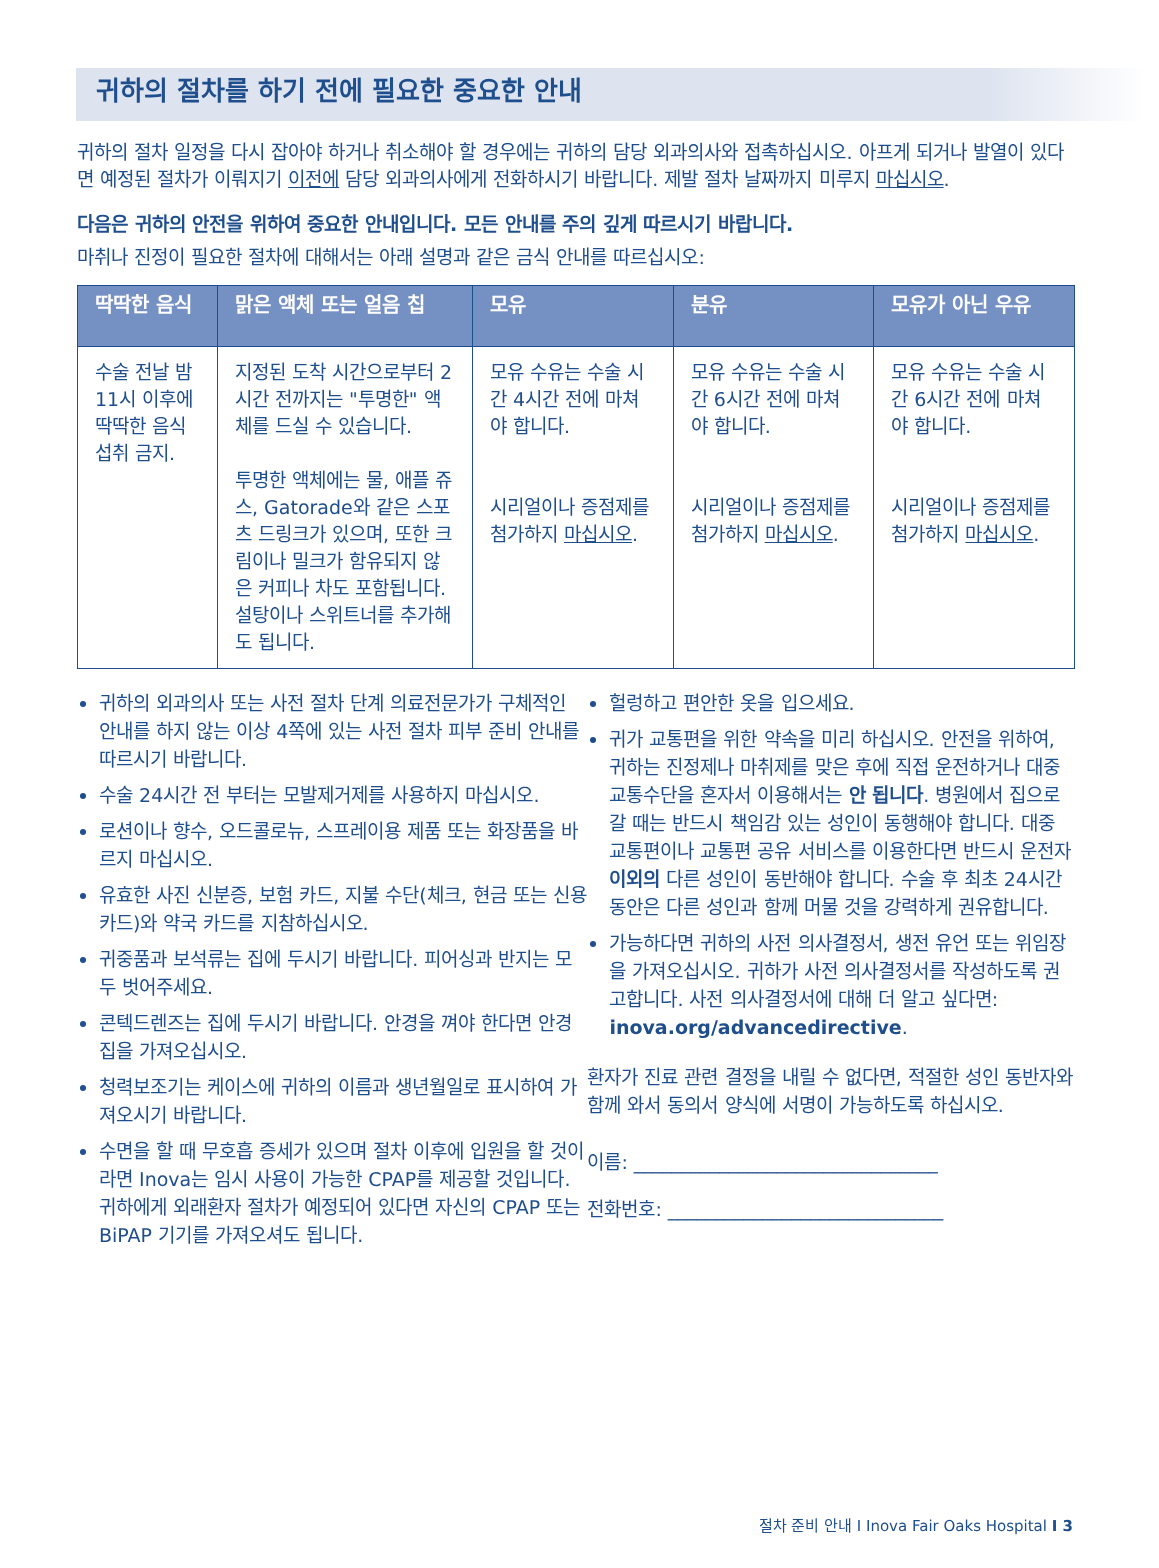귀하의 절차를 하기 전에 필요한 중요한 안내
귀하의 절차 일정을 다시 잡아야 하거나 취소해야 할 경우에는 귀하의 담당 외과의사와 접촉하십시오. 아프게 되거나 발열이 있다면 예정된 절차가 이뤄지기 이전에 담당 외과의사에게 전화하시기 바랍니다. 제발 절차 날짜까지 미루지 마십시오.
다음은 귀하의 안전을 위하여 중요한 안내입니다. 모든 안내를 주의 깊게 따르시기 바랍니다.
마취나 진정이 필요한 절차에 대해서는 아래 설명과 같은 금식 안내를 따르십시오:
| 딱딱한 음식 | 맑은 액체 또는 얼음 칩 | 모유 | 분유 | 모유가 아닌 우유 |
| --- | --- | --- | --- | --- |
| 수술 전날 밤 11시 이후에 딱딱한 음식 섭취 금지. | 지정된 도착 시간으로부터 2시간 전까지는 "투명한" 액체를 드실 수 있습니다. 투명한 액체에는 물, 애플 쥬스, Gatorade와 같은 스포츠 드링크가 있으며, 또한 크림이나 밀크가 함유되지 않은 커피나 차도 포함됩니다. 설탕이나 스위트너를 추가해도 됩니다. | 모유 수유는 수술 시간 4시간 전에 마쳐야 합니다. 시리얼이나 증점제를 첨가하지 마십시오 . | 모유 수유는 수술 시간 6시간 전에 마쳐야 합니다. 시리얼이나 증점제를 첨가하지 마십시오 . | 모유 수유는 수술 시간 6시간 전에 마쳐야 합니다. 시리얼이나 증점제를 첨가하지 마십시오 . |
귀하의 외과의사 또는 사전 절차 단계 의료전문가가 구체적인 안내를 하지 않는 이상 4쪽에 있는 사전 절차 피부 준비 안내를 따르시기 바랍니다.
수술 24시간 전 부터는 모발제거제를 사용하지 마십시오.
로션이나 향수, 오드콜로뉴, 스프레이용 제품 또는 화장품을 바르지 마십시오.
유효한 사진 신분증, 보험 카드, 지불 수단(체크, 현금 또는 신용카드)와 약국 카드를 지참하십시오.
귀중품과 보석류는 집에 두시기 바랍니다. 피어싱과 반지는 모두 벗어주세요.
콘텍드렌즈는 집에 두시기 바랍니다. 안경을 껴야 한다면 안경집을 가져오십시오.
청력보조기는 케이스에 귀하의 이름과 생년월일로 표시하여 가져오시기 바랍니다.
수면을 할 때 무호흡 증세가 있으며 절차 이후에 입원을 할 것이라면 Inova는 임시 사용이 가능한 CPAP를 제공할 것입니다. 귀하에게 외래환자 절차가 예정되어 있다면 자신의 CPAP 또는 BiPAP 기기를 가져오셔도 됩니다.
헐렁하고 편안한 옷을 입으세요.
귀가 교통편을 위한 약속을 미리 하십시오. 안전을 위하여, 귀하는 진정제나 마취제를 맞은 후에 직접 운전하거나 대중 교통수단을 혼자서 이용해서는 안 됩니다. 병원에서 집으로 갈 때는 반드시 책임감 있는 성인이 동행해야 합니다. 대중 교통편이나 교통편 공유 서비스를 이용한다면 반드시 운전자 이외의 다른 성인이 동반해야 합니다. 수술 후 최초 24시간 동안은 다른 성인과 함께 머물 것을 강력하게 권유합니다.
가능하다면 귀하의 사전 의사결정서, 생전 유언 또는 위임장을 가져오십시오. 귀하가 사전 의사결정서를 작성하도록 권고합니다. 사전 의사결정서에 대해 더 알고 싶다면: inova.org/advancedirective.
환자가 진료 관련 결정을 내릴 수 없다면, 적절한 성인 동반자와 함께 와서 동의서 양식에 서명이 가능하도록 하십시오.
이름: ________________________________
전화번호: _____________________________
절차 준비 안내 I Inova Fair Oaks Hospital I 3